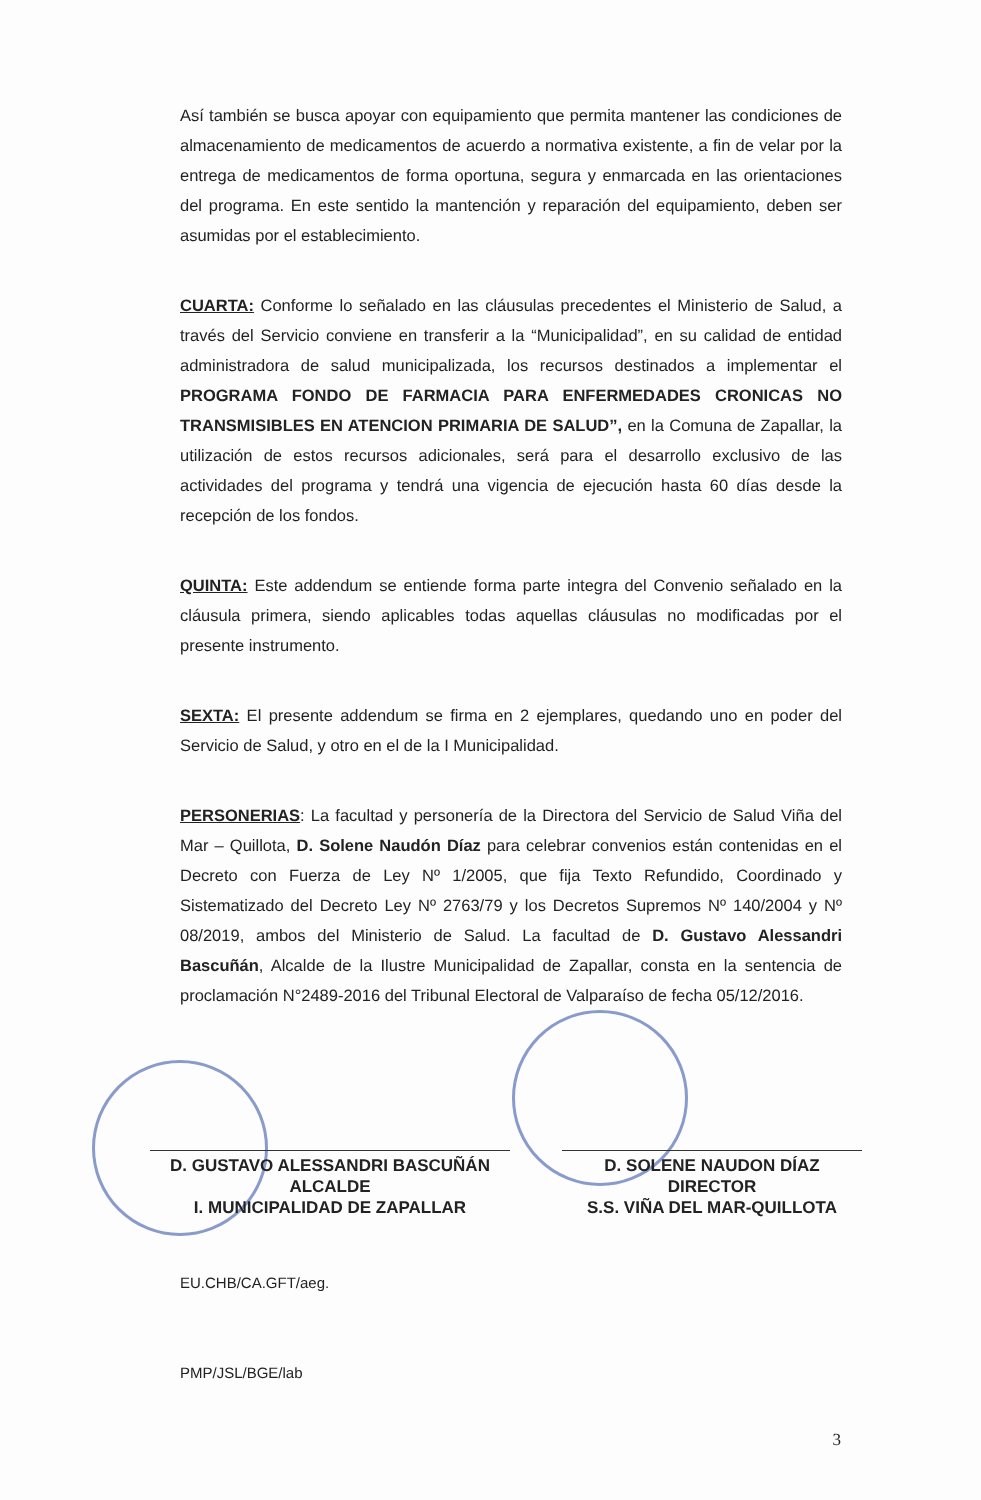Así también se busca apoyar con equipamiento que permita mantener las condiciones de almacenamiento de medicamentos de acuerdo a normativa existente, a fin de velar por la entrega de medicamentos de forma oportuna, segura y enmarcada en las orientaciones del programa. En este sentido la mantención y reparación del equipamiento, deben ser asumidas por el establecimiento.
CUARTA: Conforme lo señalado en las cláusulas precedentes el Ministerio de Salud, a través del Servicio conviene en transferir a la “Municipalidad”, en su calidad de entidad administradora de salud municipalizada, los recursos destinados a implementar el PROGRAMA FONDO DE FARMACIA PARA ENFERMEDADES CRONICAS NO TRANSMISIBLES EN ATENCION PRIMARIA DE SALUD”, en la Comuna de Zapallar, la utilización de estos recursos adicionales, será para el desarrollo exclusivo de las actividades del programa y tendrá una vigencia de ejecución hasta 60 días desde la recepción de los fondos.
QUINTA: Este addendum se entiende forma parte integra del Convenio señalado en la cláusula primera, siendo aplicables todas aquellas cláusulas no modificadas por el presente instrumento.
SEXTA: El presente addendum se firma en 2 ejemplares, quedando uno en poder del Servicio de Salud, y otro en el de la I Municipalidad.
PERSONERIAS: La facultad y personería de la Directora del Servicio de Salud Viña del Mar – Quillota, D. Solene Naudón Díaz para celebrar convenios están contenidas en el Decreto con Fuerza de Ley Nº 1/2005, que fija Texto Refundido, Coordinado y Sistematizado del Decreto Ley Nº 2763/79 y los Decretos Supremos Nº 140/2004 y Nº 08/2019, ambos del Ministerio de Salud. La facultad de D. Gustavo Alessandri Bascuñán, Alcalde de la Ilustre Municipalidad de Zapallar, consta en la sentencia de proclamación N°2489-2016 del Tribunal Electoral de Valparaíso de fecha 05/12/2016.
D. GUSTAVO ALESSANDRI BASCUÑÁN
ALCALDE
I. MUNICIPALIDAD DE ZAPALLAR
D. SOLENE NAUDON DÍAZ
DIRECTOR
S.S. VIÑA DEL MAR-QUILLOTA
EU.CHB/CA.GFT/aeg.
PMP/JSL/BGE/lab
3